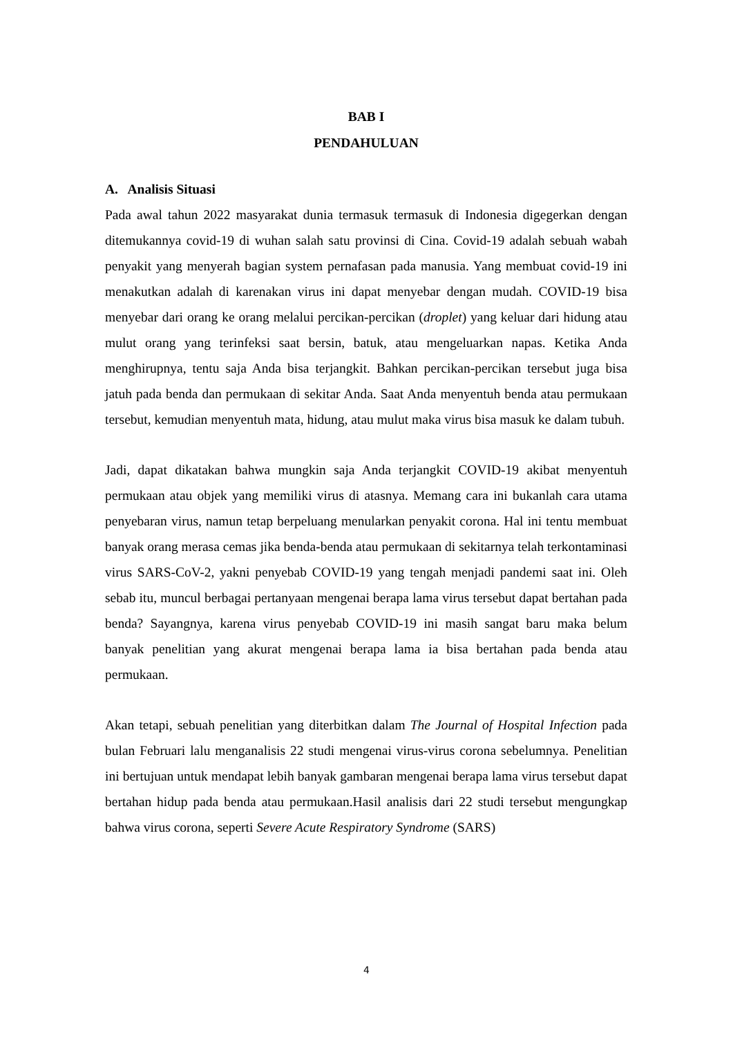BAB I
PENDAHULUAN
A. Analisis Situasi
Pada awal tahun 2022 masyarakat dunia termasuk termasuk di Indonesia digegerkan dengan ditemukannya covid-19 di wuhan salah satu provinsi di Cina. Covid-19 adalah sebuah wabah penyakit yang menyerah bagian system pernafasan pada manusia. Yang membuat covid-19 ini menakutkan adalah di karenakan virus ini dapat menyebar dengan mudah. COVID-19 bisa menyebar dari orang ke orang melalui percikan-percikan (droplet) yang keluar dari hidung atau mulut orang yang terinfeksi saat bersin, batuk, atau mengeluarkan napas. Ketika Anda menghirupnya, tentu saja Anda bisa terjangkit. Bahkan percikan-percikan tersebut juga bisa jatuh pada benda dan permukaan di sekitar Anda. Saat Anda menyentuh benda atau permukaan tersebut, kemudian menyentuh mata, hidung, atau mulut maka virus bisa masuk ke dalam tubuh.
Jadi, dapat dikatakan bahwa mungkin saja Anda terjangkit COVID-19 akibat menyentuh permukaan atau objek yang memiliki virus di atasnya. Memang cara ini bukanlah cara utama penyebaran virus, namun tetap berpeluang menularkan penyakit corona. Hal ini tentu membuat banyak orang merasa cemas jika benda-benda atau permukaan di sekitarnya telah terkontaminasi virus SARS-CoV-2, yakni penyebab COVID-19 yang tengah menjadi pandemi saat ini. Oleh sebab itu, muncul berbagai pertanyaan mengenai berapa lama virus tersebut dapat bertahan pada benda? Sayangnya, karena virus penyebab COVID-19 ini masih sangat baru maka belum banyak penelitian yang akurat mengenai berapa lama ia bisa bertahan pada benda atau permukaan.
Akan tetapi, sebuah penelitian yang diterbitkan dalam The Journal of Hospital Infection pada bulan Februari lalu menganalisis 22 studi mengenai virus-virus corona sebelumnya. Penelitian ini bertujuan untuk mendapat lebih banyak gambaran mengenai berapa lama virus tersebut dapat bertahan hidup pada benda atau permukaan.Hasil analisis dari 22 studi tersebut mengungkap bahwa virus corona, seperti Severe Acute Respiratory Syndrome (SARS)
4